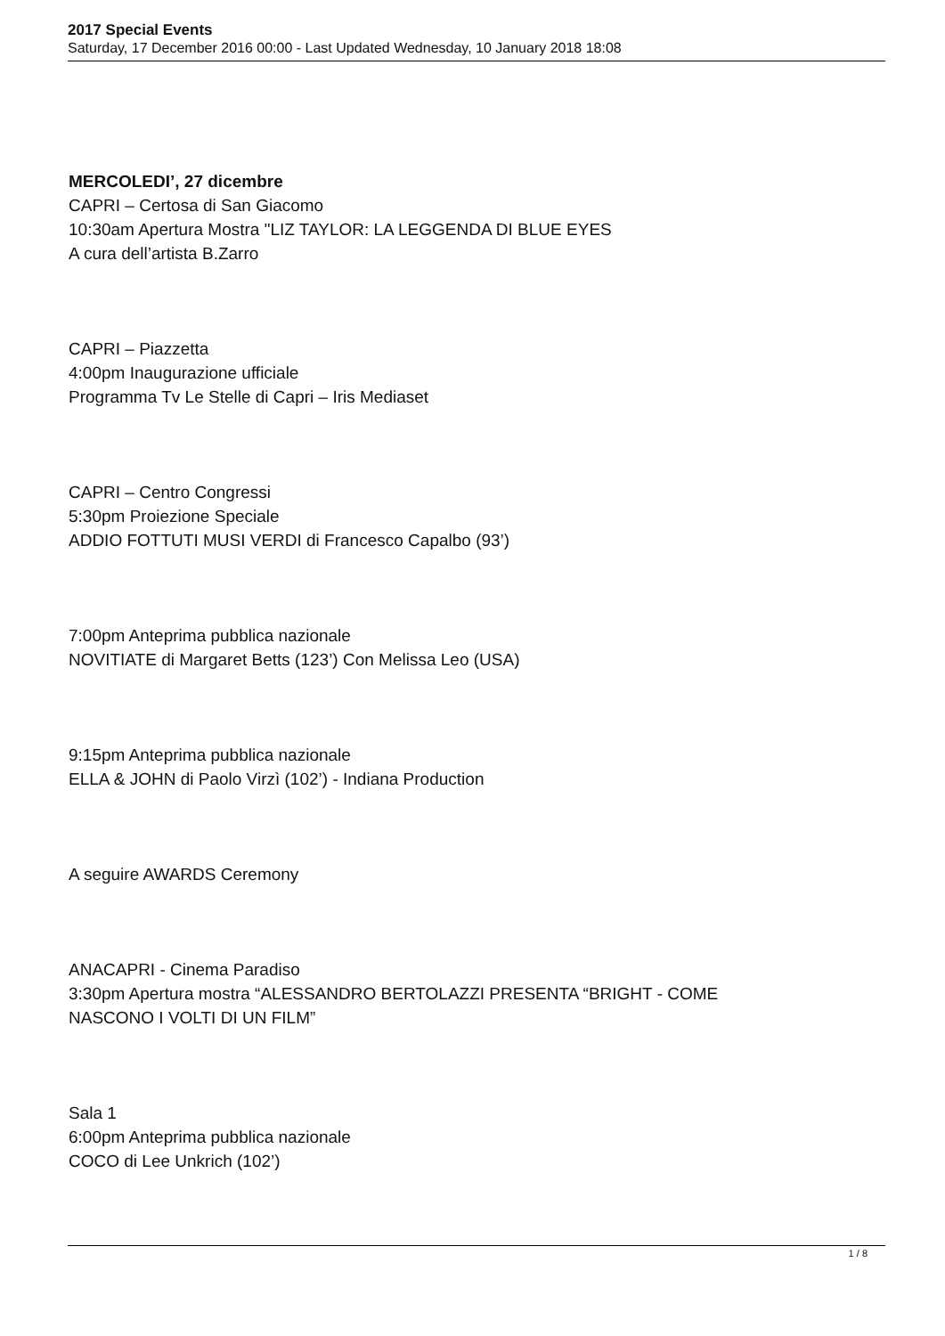2017 Special Events
Saturday, 17 December 2016 00:00 - Last Updated Wednesday, 10 January 2018 18:08
MERCOLEDI’, 27 dicembre
CAPRI – Certosa di San Giacomo
10:30am Apertura Mostra "LIZ TAYLOR: LA LEGGENDA DI BLUE EYES
A cura dell’artista B.Zarro
CAPRI – Piazzetta
4:00pm Inaugurazione ufficiale
Programma Tv Le Stelle di Capri – Iris Mediaset
CAPRI – Centro Congressi
5:30pm Proiezione Speciale
ADDIO FOTTUTI MUSI VERDI di Francesco Capalbo (93’)
7:00pm Anteprima pubblica nazionale
NOVITIATE di Margaret Betts (123’) Con Melissa Leo (USA)
9:15pm Anteprima pubblica nazionale
ELLA & JOHN di Paolo Virzì (102’) - Indiana Production
A seguire AWARDS Ceremony
ANACAPRI - Cinema Paradiso
3:30pm Apertura mostra “ALESSANDRO BERTOLAZZI PRESENTA “BRIGHT - COME
NASCONO I VOLTI DI UN FILM”
Sala 1
6:00pm Anteprima pubblica nazionale
COCO di Lee Unkrich (102’)
1 / 8